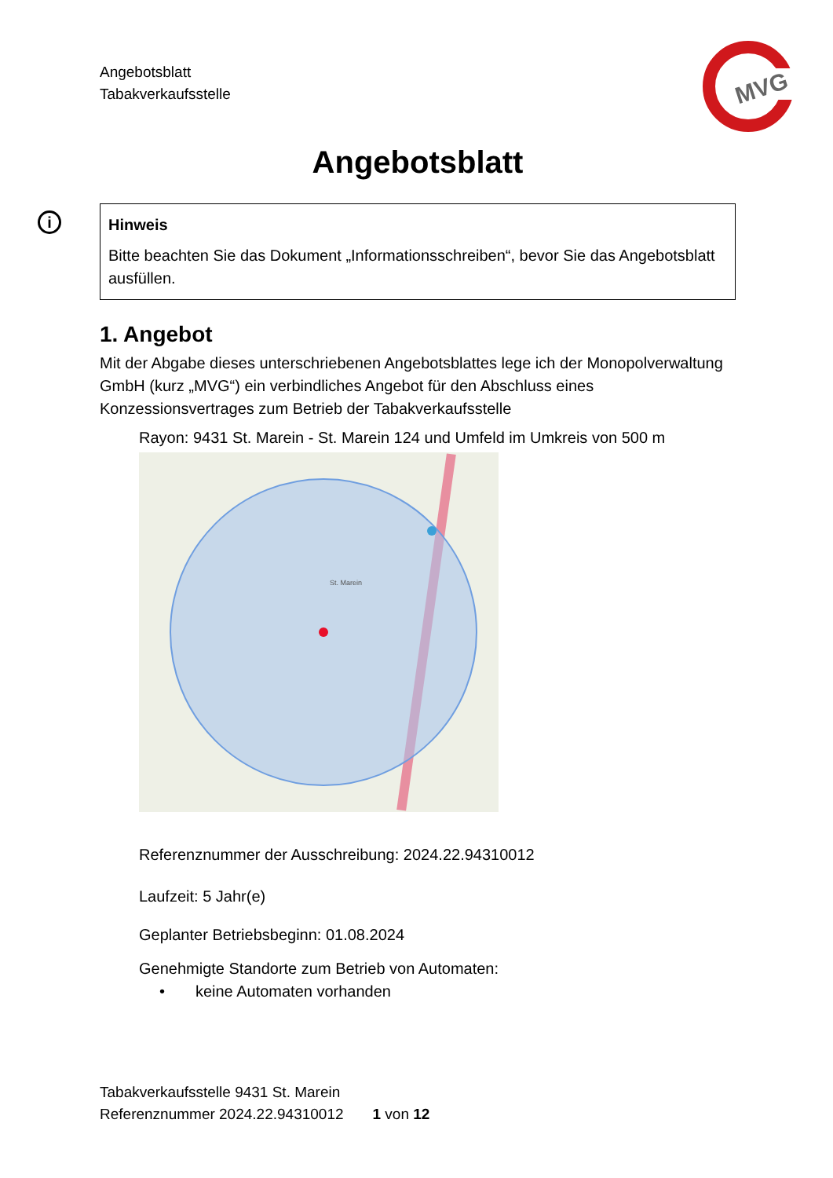MVG
Angebotsblatt
Tabakverkaufsstelle
Angebotsblatt
i
Hinweis
Bitte beachten Sie das Dokument „Informationsschreiben“, bevor Sie das Angebotsblatt ausfüllen.
1. Angebot
Mit der Abgabe dieses unterschriebenen Angebotsblattes lege ich der Monopolverwaltung GmbH (kurz „MVG“) ein verbindliches Angebot für den Abschluss eines Konzessionsvertrages zum Betrieb der Tabakverkaufsstelle
Rayon: 9431 St. Marein - St. Marein 124 und Umfeld im Umkreis von 500 m
St. Marein
Referenznummer der Ausschreibung: 2024.22.94310012
Laufzeit: 5 Jahr(e)
Geplanter Betriebsbeginn: 01.08.2024
Genehmigte Standorte zum Betrieb von Automaten:
• keine Automaten vorhanden
Tabakverkaufsstelle 9431 St. Marein
Referenznummer 2024.22.94310012 1 von 12